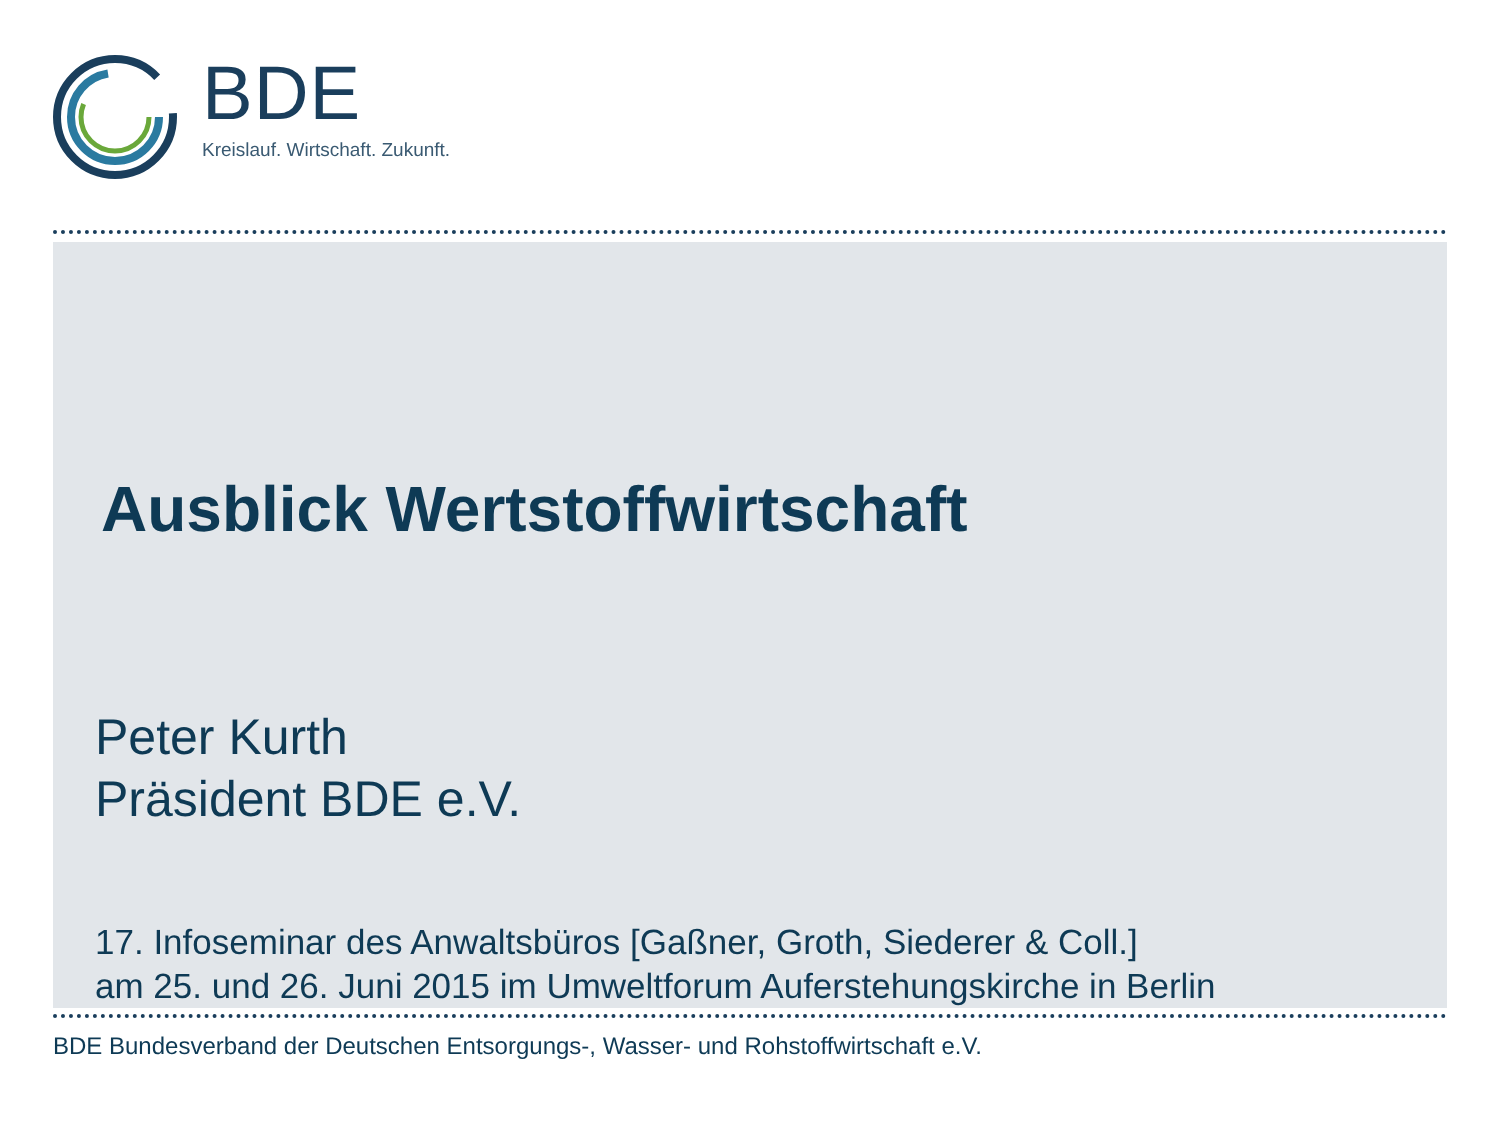BDE
Kreislauf. Wirtschaft. Zukunft.
Ausblick Wertstoffwirtschaft
Peter Kurth
Präsident BDE e.V.
17. Infoseminar des Anwaltsbüros [Gaßner, Groth, Siederer & Coll.]
am 25. und 26. Juni 2015 im Umweltforum Auferstehungskirche in Berlin
BDE Bundesverband der Deutschen Entsorgungs-, Wasser- und Rohstoffwirtschaft e.V.